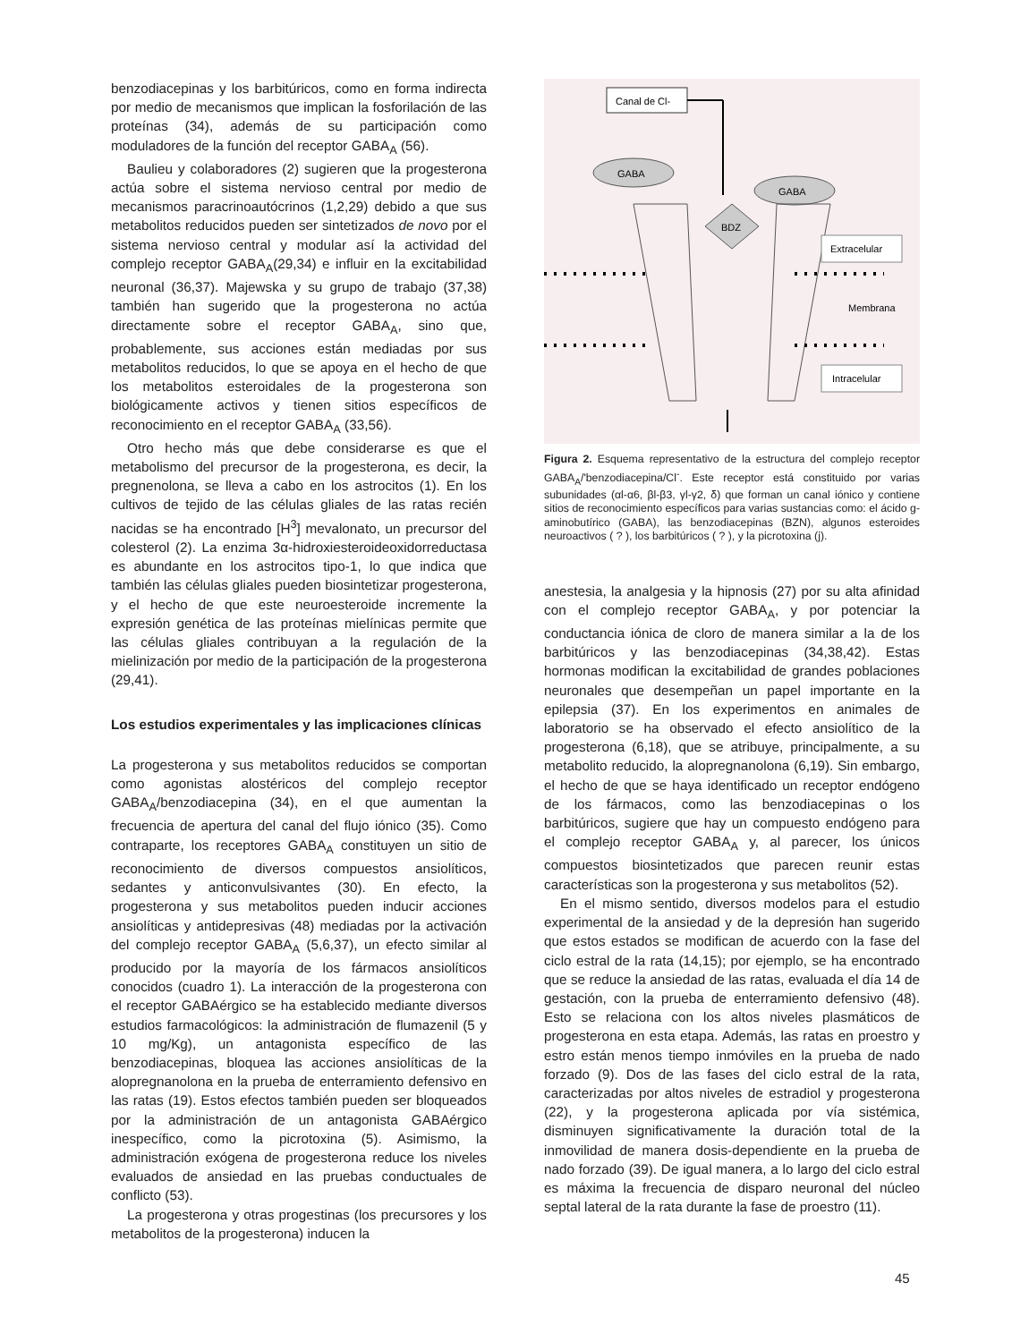benzodiacepinas y los barbitúricos, como en forma indirecta por medio de mecanismos que implican la fosforilación de las proteínas (34), además de su participación como moduladores de la función del receptor GABA<sub>A</sub> (56).
Baulieu y colaboradores (2) sugieren que la progesterona actúa sobre el sistema nervioso central por medio de mecanismos paracrinoautócrinos (1,2,29) debido a que sus metabolitos reducidos pueden ser sintetizados de novo por el sistema nervioso central y modular así la actividad del complejo receptor GABA<sub>A</sub>(29,34) e influir en la excitabilidad neuronal (36,37). Majewska y su grupo de trabajo (37,38) también han sugerido que la progesterona no actúa directamente sobre el receptor GABA<sub>A</sub>, sino que, probablemente, sus acciones están mediadas por sus metabolitos reducidos, lo que se apoya en el hecho de que los metabolitos esteroidales de la progesterona son biológicamente activos y tienen sitios específicos de reconocimiento en el receptor GABA<sub>A</sub> (33,56).
Otro hecho más que debe considerarse es que el metabolismo del precursor de la progesterona, es decir, la pregnenolona, se lleva a cabo en los astrocitos (1). En los cultivos de tejido de las células gliales de las ratas recién nacidas se ha encontrado [H<sup>3</sup>] mevalonato, un precursor del colesterol (2). La enzima 3α-hidroxiesteroideoxidorreductasa es abundante en los astrocitos tipo-1, lo que indica que también las células gliales pueden biosintetizar progesterona, y el hecho de que este neuroesteroide incremente la expresión genética de las proteínas mielínicas permite que las células gliales contribuyan a la regulación de la mielinización por medio de la participación de la progesterona (29,41).
Los estudios experimentales y las implicaciones clínicas
La progesterona y sus metabolitos reducidos se comportan como agonistas alostéricos del complejo receptor GABA<sub>A</sub>/benzodiacepina (34), en el que aumentan la frecuencia de apertura del canal del flujo iónico (35). Como contraparte, los receptores GABA<sub>A</sub> constituyen un sitio de reconocimiento de diversos compuestos ansiolíticos, sedantes y anticonvulsivantes (30). En efecto, la progesterona y sus metabolitos pueden inducir acciones ansiolíticas y antidepresivas (48) mediadas por la activación del complejo receptor GABA<sub>A</sub> (5,6,37), un efecto similar al producido por la mayoría de los fármacos ansiolíticos conocidos (cuadro 1). La interacción de la progesterona con el receptor GABAérgico se ha establecido mediante diversos estudios farmacológicos: la administración de flumazenil (5 y 10 mg/Kg), un antagonista específico de las benzodiacepinas, bloquea las acciones ansiolíticas de la alopregnanolona en la prueba de enterramiento defensivo en las ratas (19). Estos efectos también pueden ser bloqueados por la administración de un antagonista GABAérgico inespecífico, como la picrotoxina (5). Asimismo, la administración exógena de progesterona reduce los niveles evaluados de ansiedad en las pruebas conductuales de conflicto (53).
La progesterona y otras progestinas (los precursores y los metabolitos de la progesterona) inducen la
Canal de Cl-
GABA
GABA
BDZ
Extracelular
Membrana
Intracelular
Figura 2. Esquema representativo de la estructura del complejo receptor GABA<sub>A</sub>/'benzodiacepina/Cl<sup>-</sup>. Este receptor está constituido por varias subunidades (αl-α6, βl-β3, γl-γ2, δ) que forman un canal iónico y contiene sitios de reconocimiento específicos para varias sustancias como: el ácido g-aminobutírico (GABA), las benzodiacepinas (BZN), algunos esteroides neuroactivos ( ? ), los barbitúricos ( ? ), y la picrotoxina (j).
anestesia, la analgesia y la hipnosis (27) por su alta afinidad con el complejo receptor GABA<sub>A</sub>, y por potenciar la conductancia iónica de cloro de manera similar a la de los barbitúricos y las benzodiacepinas (34,38,42). Estas hormonas modifican la excitabilidad de grandes poblaciones neuronales que desempeñan un papel importante en la epilepsia (37). En los experimentos en animales de laboratorio se ha observado el efecto ansiolítico de la progesterona (6,18), que se atribuye, principalmente, a su metabolito reducido, la alopregnanolona (6,19). Sin embargo, el hecho de que se haya identificado un receptor endógeno de los fármacos, como las benzodiacepinas o los barbitúricos, sugiere que hay un compuesto endógeno para el complejo receptor GABA<sub>A</sub> y, al parecer, los únicos compuestos biosintetizados que parecen reunir estas características son la progesterona y sus metabolitos (52).
En el mismo sentido, diversos modelos para el estudio experimental de la ansiedad y de la depresión han sugerido que estos estados se modifican de acuerdo con la fase del ciclo estral de la rata (14,15); por ejemplo, se ha encontrado que se reduce la ansiedad de las ratas, evaluada el día 14 de gestación, con la prueba de enterramiento defensivo (48). Esto se relaciona con los altos niveles plasmáticos de progesterona en esta etapa. Además, las ratas en proestro y estro están menos tiempo inmóviles en la prueba de nado forzado (9). Dos de las fases del ciclo estral de la rata, caracterizadas por altos niveles de estradiol y progesterona (22), y la progesterona aplicada por vía sistémica, disminuyen significativamente la duración total de la inmovilidad de manera dosis-dependiente en la prueba de nado forzado (39). De igual manera, a lo largo del ciclo estral es máxima la frecuencia de disparo neuronal del núcleo septal lateral de la rata durante la fase de proestro (11).
45